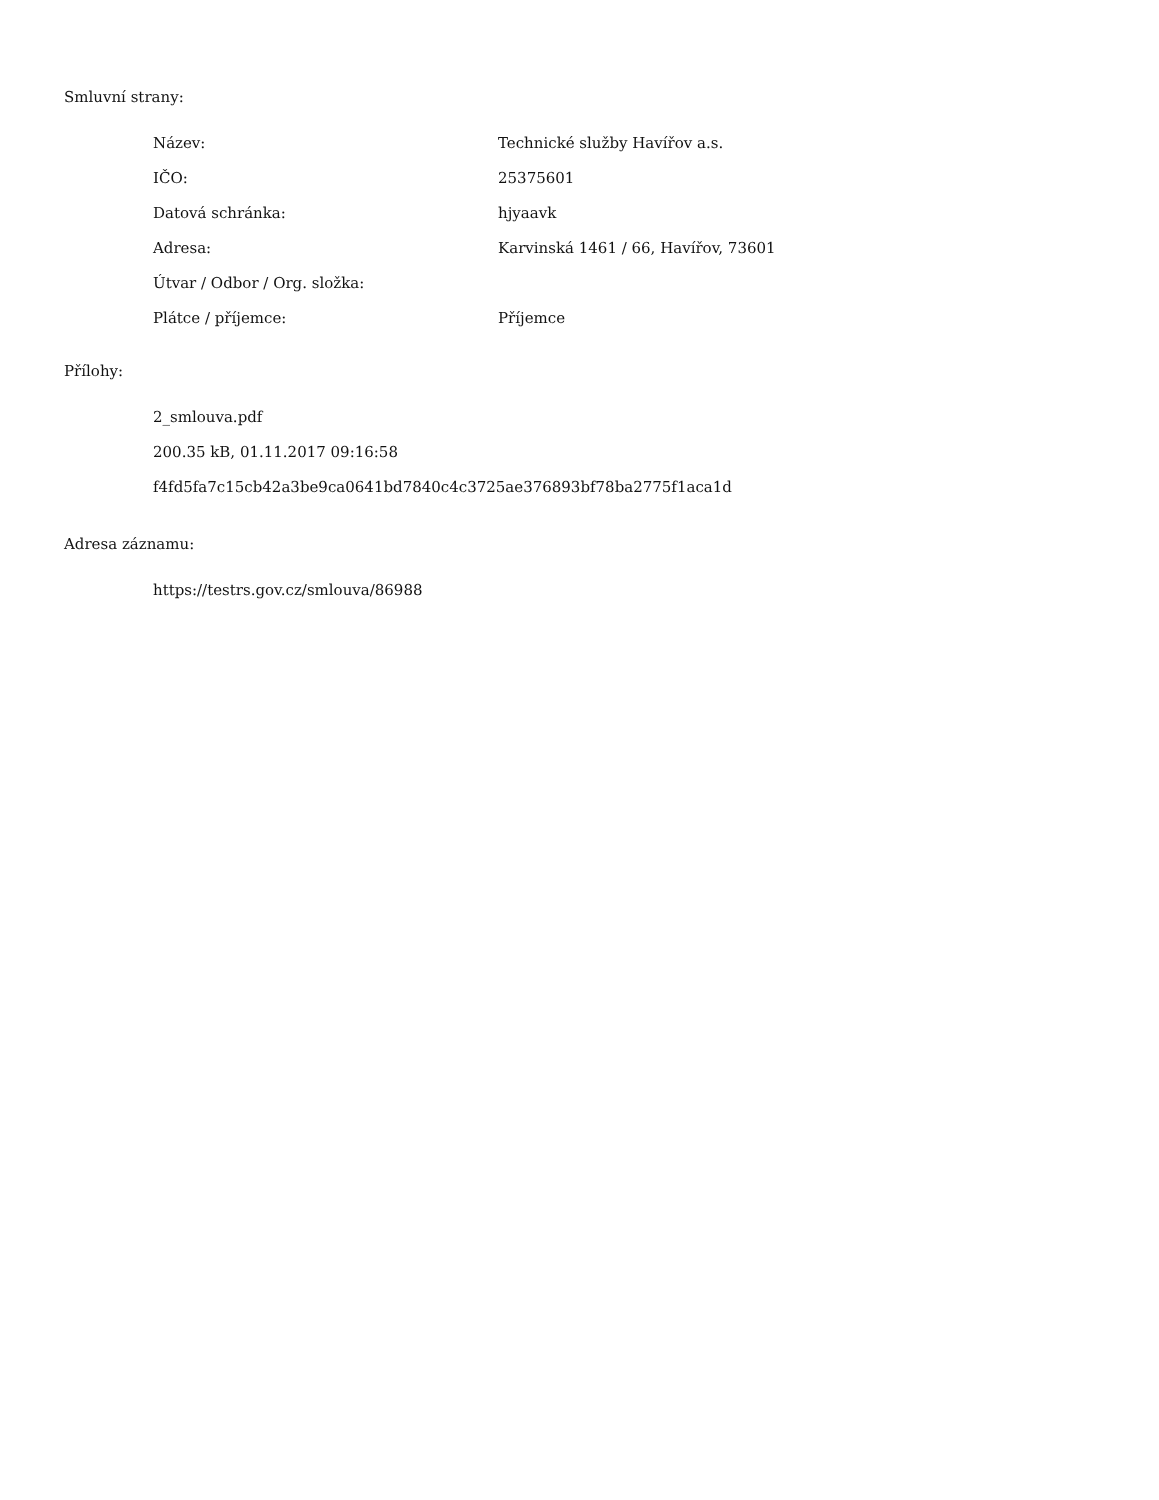Smluvní strany:
| Název: | Technické služby Havířov a.s. |
| IČO: | 25375601 |
| Datová schránka: | hjyaavk |
| Adresa: | Karvinská 1461 / 66, Havířov, 73601 |
| Útvar / Odbor / Org. složka: | |
| Plátce / příjemce: | Příjemce |
Přílohy:
2_smlouva.pdf
200.35 kB, 01.11.2017 09:16:58
f4fd5fa7c15cb42a3be9ca0641bd7840c4c3725ae376893bf78ba2775f1aca1d
Adresa záznamu:
https://testrs.gov.cz/smlouva/86988